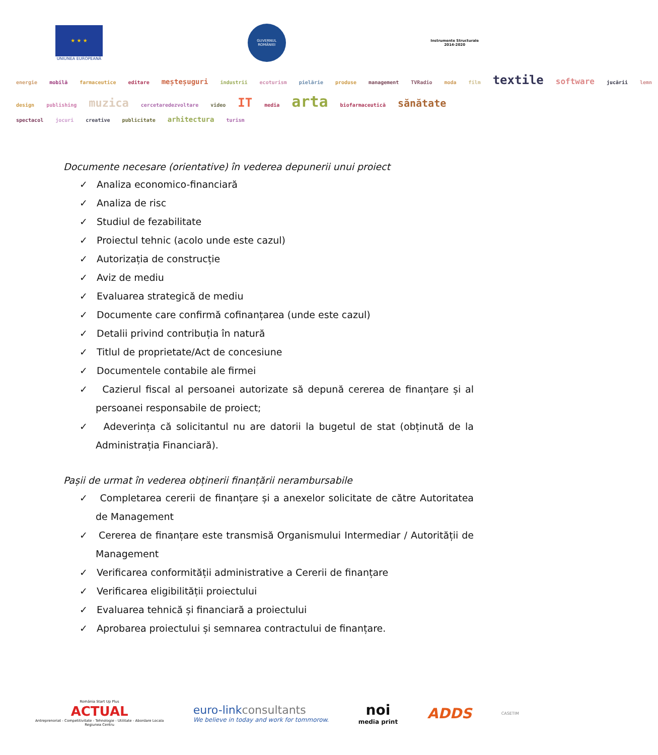★ ★ ★
UNIUNEA EUROPEANĂ
GUVERNUL ROMÂNIEI
Instrumente Structurale
2014-2020
energie mobilă farmaceutice editare meșteșuguri industrii ecoturism pielărie produse management TVRadio moda film textile software jucării lemn
design publishing muzica cercetaredezvoltare video IT media arta biofarmaceutică sănătate
spectacol jocuri creative publicitate arhitectura turism
Documente necesare (orientative) în vederea depunerii unui proiect
✓ Analiza economico-financiară
✓ Analiza de risc
✓ Studiul de fezabilitate
✓ Proiectul tehnic (acolo unde este cazul)
✓ Autorizația de construcție
✓ Aviz de mediu
✓ Evaluarea strategică de mediu
✓ Documente care confirmă cofinanțarea (unde este cazul)
✓ Detalii privind contribuția în natură
✓ Titlul de proprietate/Act de concesiune
✓ Documentele contabile ale firmei
✓ Cazierul fiscal al persoanei autorizate să depună cererea de finanțare și al persoanei responsabile de proiect;
✓ Adeverința că solicitantul nu are datorii la bugetul de stat (obținută de la Administrația Financiară).
Pașii de urmat în vederea obținerii finanțării nerambursabile
✓ Completarea cererii de finanțare și a anexelor solicitate de către Autoritatea de Management
✓ Cererea de finanțare este transmisă Organismului Intermediar / Autorității de Management
✓ Verificarea conformității administrative a Cererii de finanțare
✓ Verificarea eligibilității proiectului
✓ Evaluarea tehnică și financiară a proiectului
✓ Aprobarea proiectului și semnarea contractului de finanțare.
România Start Up Plus
ACTUAL
Antreprenoriat - Competitivitate - Tehnologie - Utilitate - Abordare Locala
Regiunea Centru
euro-linkconsultants
We believe in today and work for tommorow.
noi
media print
ADDS
CASETIM